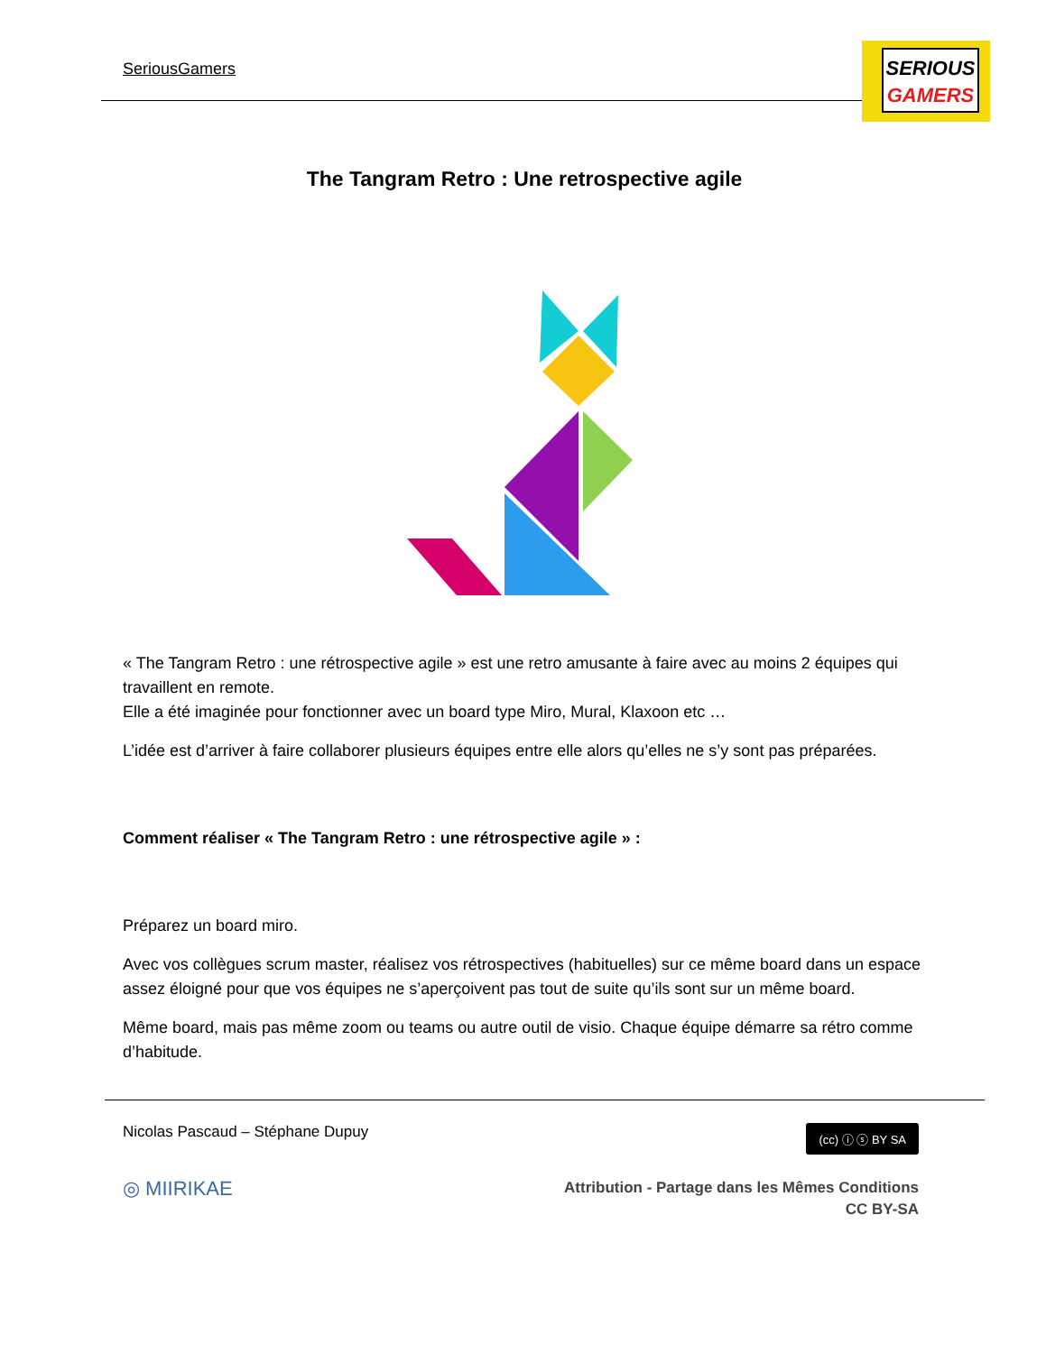SeriousGamers
SERIOUS
GAMERS
The Tangram Retro : Une retrospective agile
« The Tangram Retro : une rétrospective agile » est une retro amusante à faire avec au moins 2 équipes qui travaillent en remote.
Elle a été imaginée pour fonctionner avec un board type Miro, Mural, Klaxoon etc …
L’idée est d’arriver à faire collaborer plusieurs équipes entre elle alors qu’elles ne s’y sont pas préparées.
Comment réaliser « The Tangram Retro : une rétrospective agile » :
Préparez un board miro.
Avec vos collègues scrum master, réalisez vos rétrospectives (habituelles) sur ce même board dans un espace assez éloigné pour que vos équipes ne s’aperçoivent pas tout de suite qu’ils sont sur un même board.
Même board, mais pas même zoom ou teams ou autre outil de visio. Chaque équipe démarre sa rétro comme d’habitude.
(cc) ⓘ ⓢ BY SA
Nicolas Pascaud – Stéphane Dupuy
◎ MIIRIKAE
Attribution - Partage dans les Mêmes Conditions
CC BY-SA